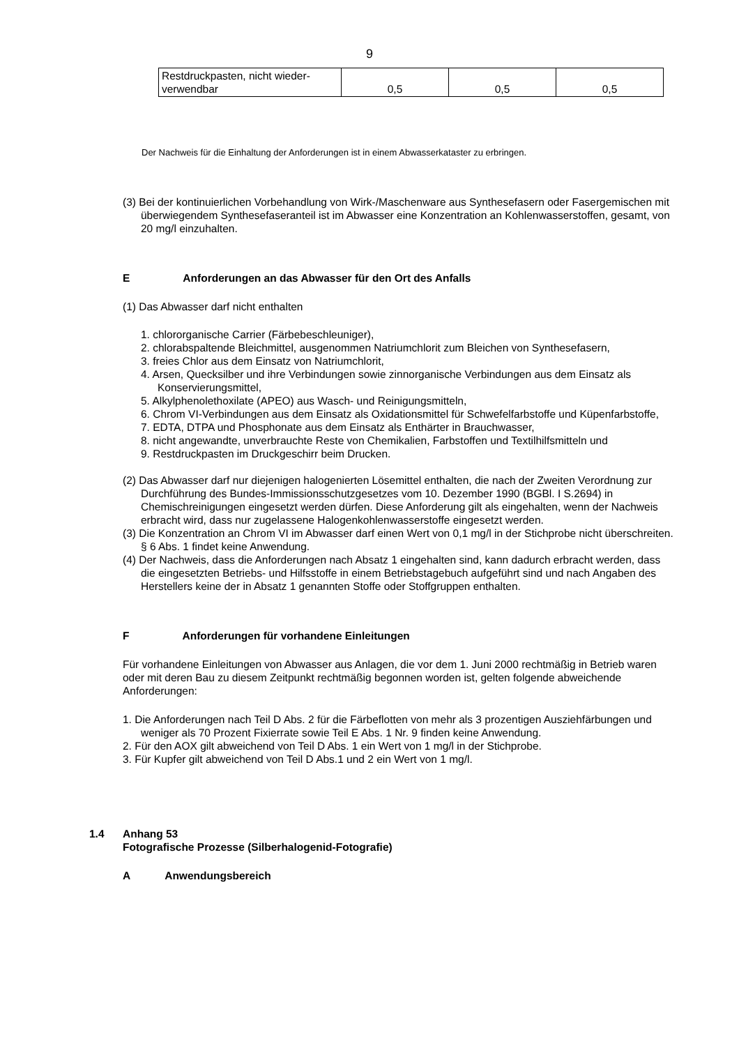9
| Restdruckpasten, nicht wieder- verwendbar | 0,5 | 0,5 | 0,5 |
Der Nachweis für die Einhaltung der Anforderungen ist in einem Abwasserkataster zu erbringen.
(3) Bei der kontinuierlichen Vorbehandlung von Wirk-/Maschenware aus Synthesefasern oder Fasergemischen mit überwiegendem Synthesefaseranteil ist im Abwasser eine Konzentration an Kohlenwasserstoffen, gesamt, von 20 mg/l einzuhalten.
E Anforderungen an das Abwasser für den Ort des Anfalls
(1) Das Abwasser darf nicht enthalten
1. chlororganische Carrier (Färbebeschleuniger),
2. chlorabspaltende Bleichmittel, ausgenommen Natriumchlorit zum Bleichen von Synthesefasern,
3. freies Chlor aus dem Einsatz von Natriumchlorit,
4. Arsen, Quecksilber und ihre Verbindungen sowie zinnorganische Verbindungen aus dem Einsatz als Konservierungsmittel,
5. Alkylphenolethoxilate (APEO) aus Wasch- und Reinigungsmitteln,
6. Chrom VI-Verbindungen aus dem Einsatz als Oxidationsmittel für Schwefelfarbstoffe und Küpenfarbstoffe,
7. EDTA, DTPA und Phosphonate aus dem Einsatz als Enthärter in Brauchwasser,
8. nicht angewandte, unverbrauchte Reste von Chemikalien, Farbstoffen und Textilhilfsmitteln und
9. Restdruckpasten im Druckgeschirr beim Drucken.
(2) Das Abwasser darf nur diejenigen halogenierten Lösemittel enthalten, die nach der Zweiten Verordnung zur Durchführung des Bundes-Immissionsschutzgesetzes vom 10. Dezember 1990 (BGBl. I S.2694) in Chemischreinigungen eingesetzt werden dürfen. Diese Anforderung gilt als eingehalten, wenn der Nachweis erbracht wird, dass nur zugelassene Halogenkohlenwasserstoffe eingesetzt werden.
(3) Die Konzentration an Chrom VI im Abwasser darf einen Wert von 0,1 mg/l in der Stichprobe nicht überschreiten. § 6 Abs. 1 findet keine Anwendung.
(4) Der Nachweis, dass die Anforderungen nach Absatz 1 eingehalten sind, kann dadurch erbracht werden, dass die eingesetzten Betriebs- und Hilfsstoffe in einem Betriebstagebuch aufgeführt sind und nach Angaben des Herstellers keine der in Absatz 1 genannten Stoffe oder Stoffgruppen enthalten.
F Anforderungen für vorhandene Einleitungen
Für vorhandene Einleitungen von Abwasser aus Anlagen, die vor dem 1. Juni 2000 rechtmäßig in Betrieb waren oder mit deren Bau zu diesem Zeitpunkt rechtmäßig begonnen worden ist, gelten folgende abweichende Anforderungen:
1. Die Anforderungen nach Teil D Abs. 2 für die Färbeflotten von mehr als 3 prozentigen Ausziehfärbungen und weniger als 70 Prozent Fixierrate sowie Teil E Abs. 1 Nr. 9 finden keine Anwendung.
2. Für den AOX gilt abweichend von Teil D Abs. 1 ein Wert von 1 mg/l in der Stichprobe.
3. Für Kupfer gilt abweichend von Teil D Abs.1 und 2 ein Wert von 1 mg/l.
1.4 Anhang 53
Fotografische Prozesse (Silberhalogenid-Fotografie)
A Anwendungsbereich